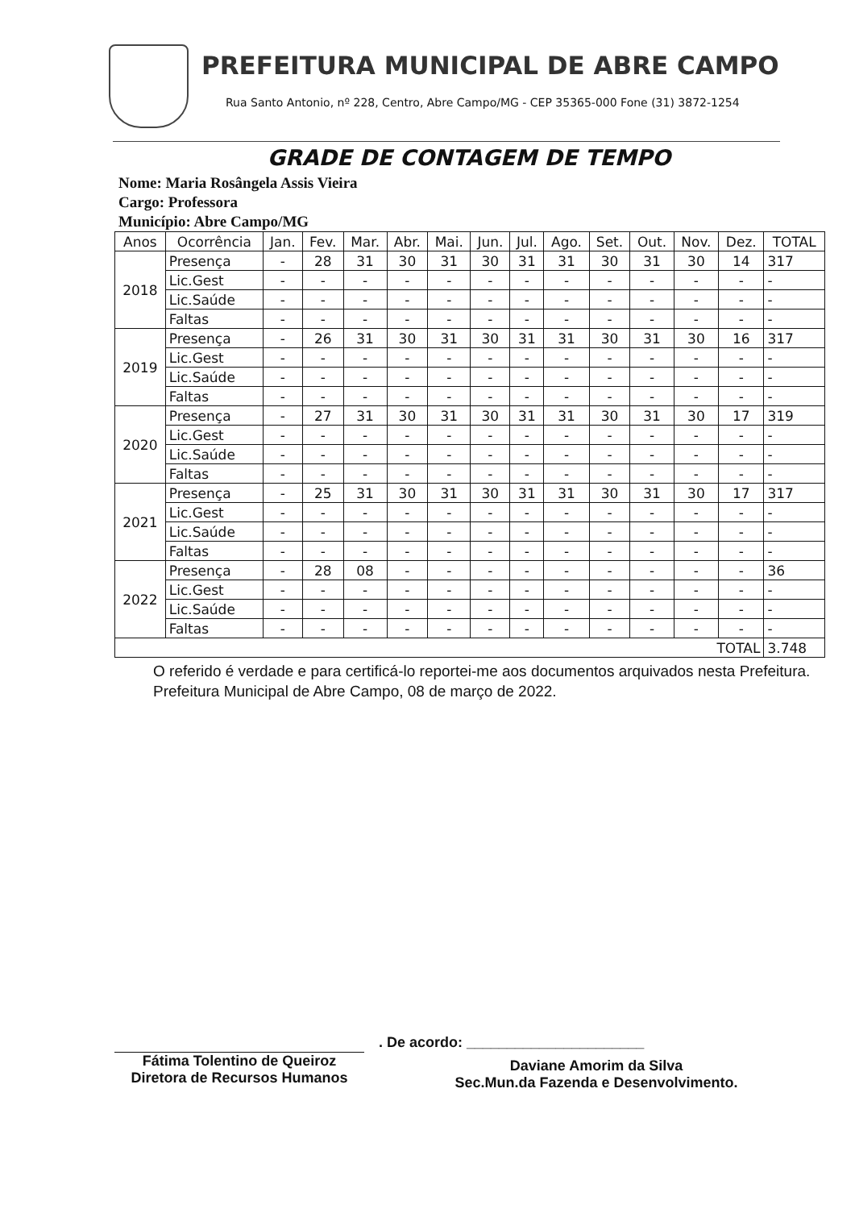PREFEITURA MUNICIPAL DE ABRE CAMPO
Rua Santo Antonio, nº 228, Centro, Abre Campo/MG - CEP 35365-000 Fone (31) 3872-1254
GRADE DE CONTAGEM DE TEMPO
Nome: Maria Rosângela Assis Vieira
Cargo: Professora
Município: Abre Campo/MG
| Anos | Ocorrência | Jan. | Fev. | Mar. | Abr. | Mai. | Jun. | Jul. | Ago. | Set. | Out. | Nov. | Dez. | TOTAL |
| --- | --- | --- | --- | --- | --- | --- | --- | --- | --- | --- | --- | --- | --- | --- |
| 2018 | Presença | - | 28 | 31 | 30 | 31 | 30 | 31 | 31 | 30 | 31 | 30 | 14 | 317 |
| | Lic.Gest | - | - | - | - | - | - | - | - | - | - | - | - | - |
| | Lic.Saúde | - | - | - | - | - | - | - | - | - | - | - | - | - |
| | Faltas | - | - | - | - | - | - | - | - | - | - | - | - | - |
| 2019 | Presença | - | 26 | 31 | 30 | 31 | 30 | 31 | 31 | 30 | 31 | 30 | 16 | 317 |
| | Lic.Gest | - | - | - | - | - | - | - | - | - | - | - | - | - |
| | Lic.Saúde | - | - | - | - | - | - | - | - | - | - | - | - | - |
| | Faltas | - | - | - | - | - | - | - | - | - | - | - | - | - |
| 2020 | Presença | - | 27 | 31 | 30 | 31 | 30 | 31 | 31 | 30 | 31 | 30 | 17 | 319 |
| | Lic.Gest | - | - | - | - | - | - | - | - | - | - | - | - | - |
| | Lic.Saúde | - | - | - | - | - | - | - | - | - | - | - | - | - |
| | Faltas | - | - | - | - | - | - | - | - | - | - | - | - | - |
| 2021 | Presença | - | 25 | 31 | 30 | 31 | 30 | 31 | 31 | 30 | 31 | 30 | 17 | 317 |
| | Lic.Gest | - | - | - | - | - | - | - | - | - | - | - | - | - |
| | Lic.Saúde | - | - | - | - | - | - | - | - | - | - | - | - | - |
| | Faltas | - | - | - | - | - | - | - | - | - | - | - | - | - |
| 2022 | Presença | - | 28 | 08 | - | - | - | - | - | - | - | - | - | 36 |
| | Lic.Gest | - | - | - | - | - | - | - | - | - | - | - | - | - |
| | Lic.Saúde | - | - | - | - | - | - | - | - | - | - | - | - | - |
| | Faltas | - | - | - | - | - | - | - | - | - | - | - | - | - |
| TOTAL | | | | | | | | | | | | | | 3.748 |
O referido é verdade e para certificá-lo reportei-me aos documentos arquivados nesta Prefeitura.
Prefeitura Municipal de Abre Campo, 08 de março de 2022.
Fátima Tolentino de Queiroz
Diretora de Recursos Humanos
. De acordo: ______________________
Daviane Amorim da Silva
Sec.Mun.da Fazenda e Desenvolvimento.